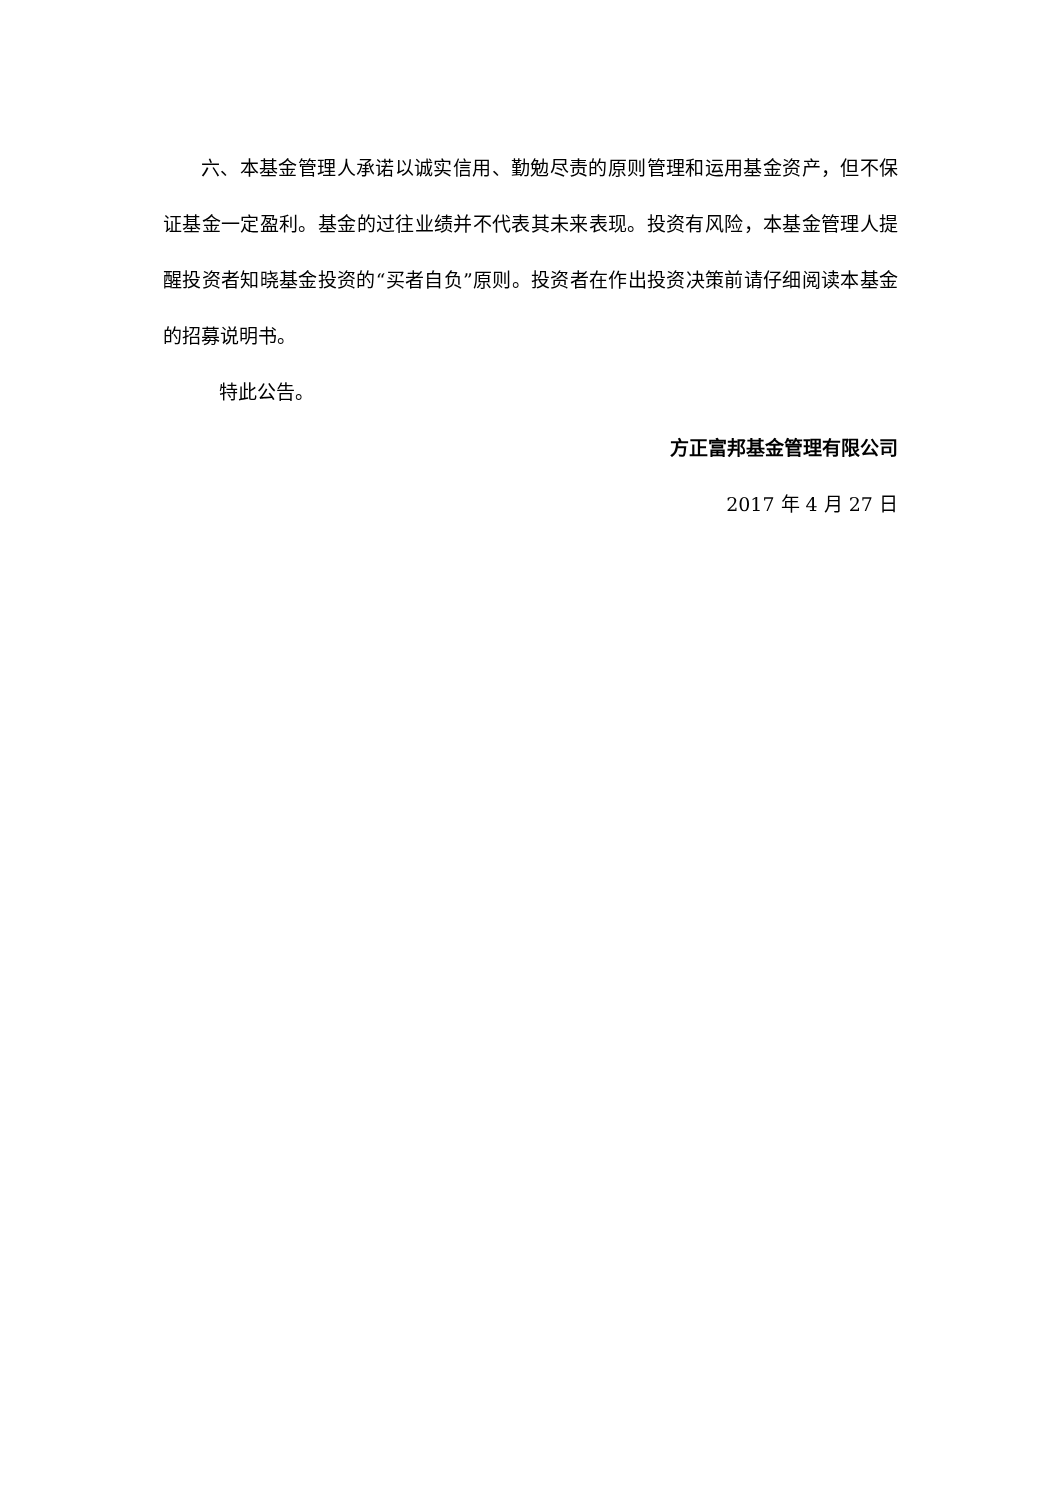六、本基金管理人承诺以诚实信用、勤勉尽责的原则管理和运用基金资产，但不保证基金一定盈利。基金的过往业绩并不代表其未来表现。投资有风险，本基金管理人提醒投资者知晓基金投资的“买者自负”原则。投资者在作出投资决策前请仔细阅读本基金的招募说明书。
特此公告。
方正富邦基金管理有限公司
2017 年 4 月 27 日